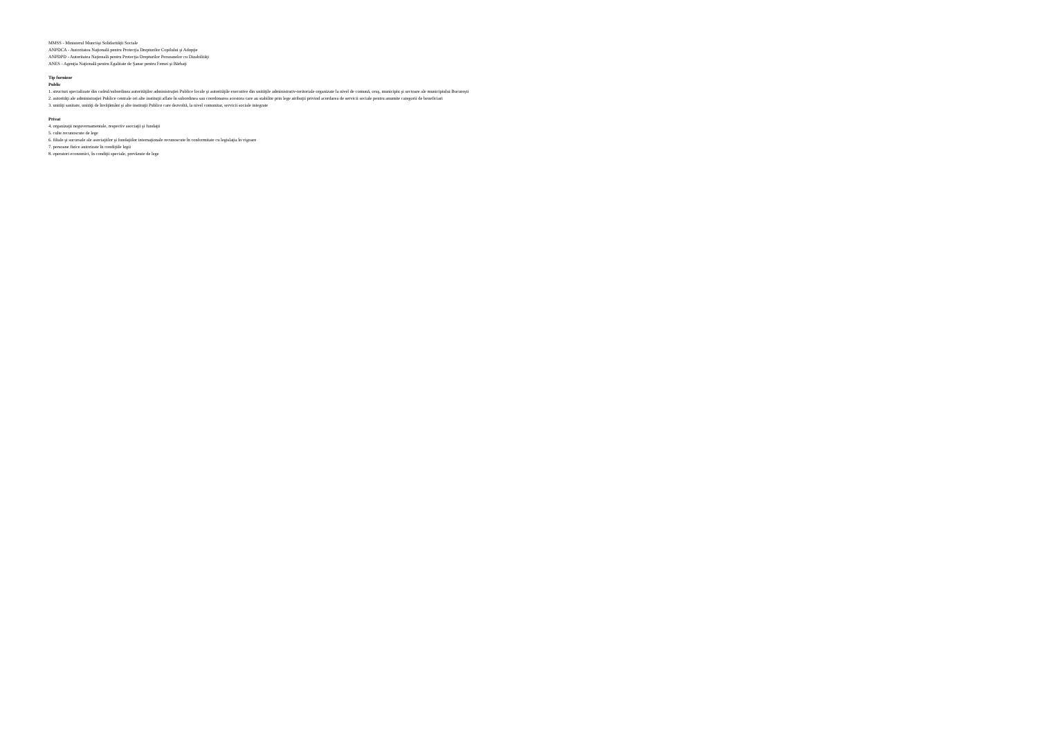MMSS - Ministerul Munciişi Solidarităţii Sociale
ANPDCA - Autoritatea Naţională pentru Protecţia Drepturilor Copilului şi Adopţie
ANPDPD - Autoritatea Naţională pentru Protecţia Drepturilor Persoanelor cu Dizabilităţi
ANES - Agenţia Naţională pentru Egalitate de Şanse pentru Femei şi Bărbaţi
Tip furnizor
Public
1. structuri specializate din cadrul/subordinea autorităţilor administraţiei Publice locale şi autorităţile executive din unităţile administrativ-teritoriale organizate la nivel de comună, oraş, municipiu şi sectoare ale municipiului Bucureşti
2. autorităţi ale administraţiei Publice centrale ori alte instituţii aflate în subordinea sau coordonarea acestora care au stabilite prin lege atribuţii privind acordarea de servicii sociale pentru anumite categorii de beneficiari
3. unităţi sanitare, unităţi de învăţământ şi alte instituţii Publice care dezvoltă, la nivel comunitar, servicii sociale integrate
Privat
4. organizaţii neguvernamentale, respectiv asociaţii şi fundaţii
5. culte recunoscute de lege
6. filiale şi sucursale ale asociaţiilor şi fundaţiilor internaţionale recunoscute în conformitate cu legislaţia în vigoare
7. persoane fizice autorizate în condiţiile legii
8. operatori economici, în condiţii speciale, prevăzute de lege